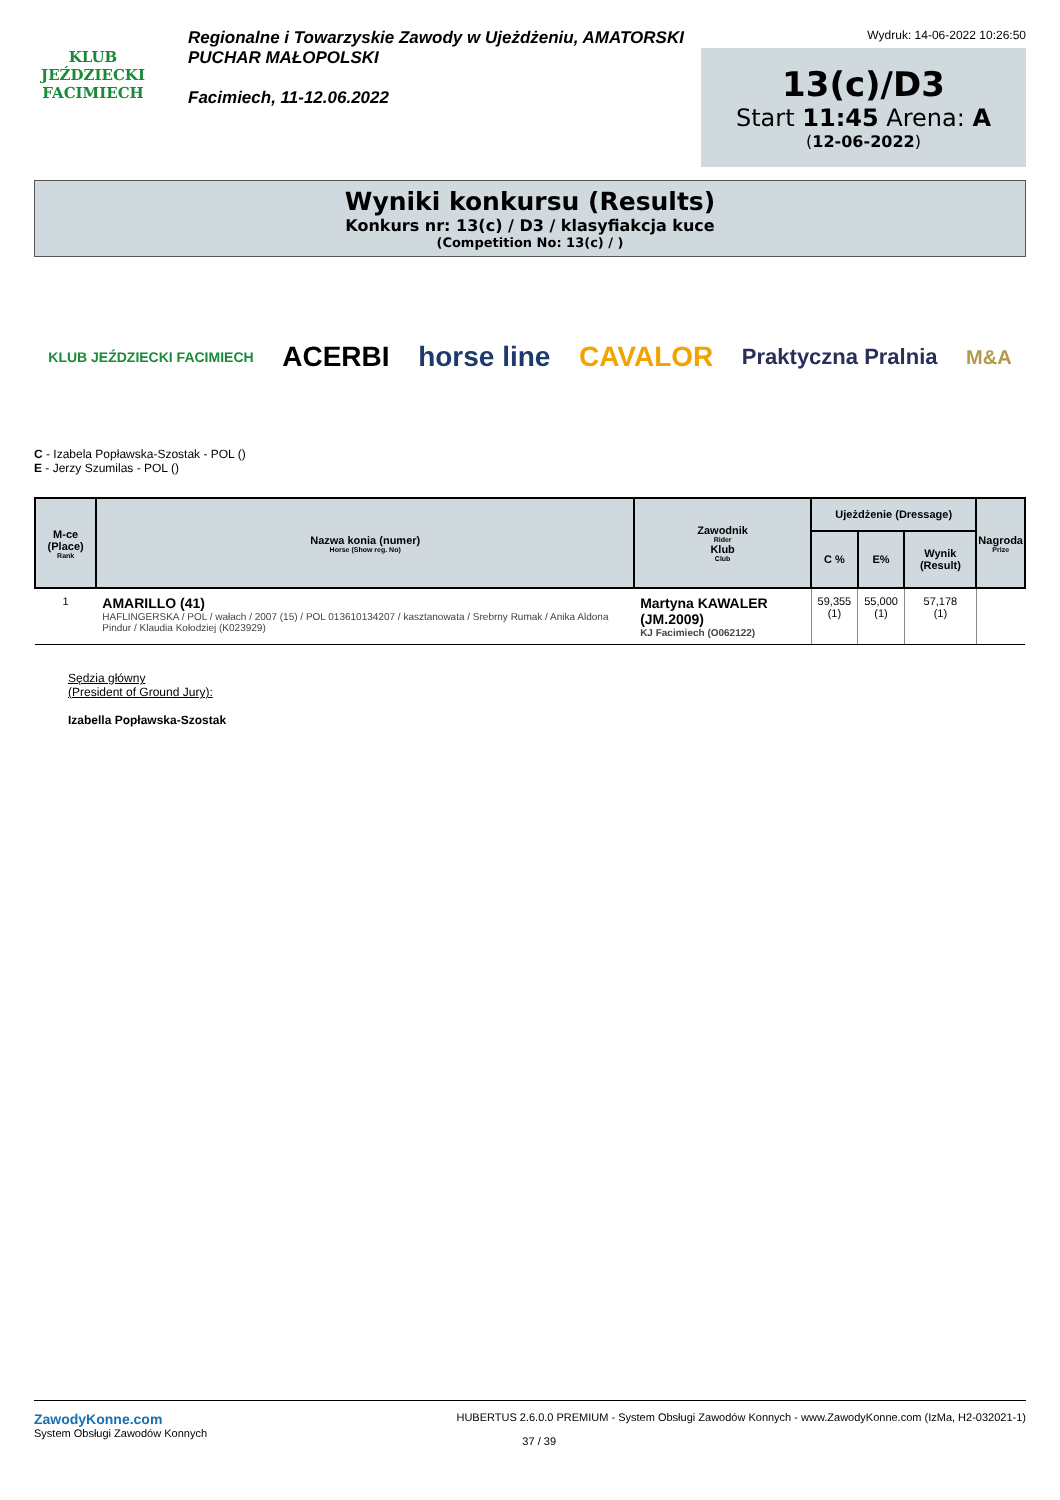KLUB JEŹDZIECKI
FACIMIECH
Regionalne i Towarzyskie Zawody w Ujeżdżeniu, AMATORSKI PUCHAR MAŁOPOLSKI
Facimiech, 11-12.06.2022
Wydruk: 14-06-2022 10:26:50
13(c)/D3
Start 11:45 Arena: A
(12-06-2022)
Wyniki konkursu (Results)
Konkurs nr: 13(c) / D3 / klasyfiakcja kuce
(Competition No: 13(c) / )
KLUB JEŹDZIECKI FACIMIECH ACERBI horse line CAVALOR Praktyczna Pralnia M&A
C - Izabela Popławska-Szostak - POL ()
E - Jerzy Szumilas - POL ()
| M-ce (Place) Rank | Nazwa konia (numer) Horse (Show reg. No) | Zawodnik Rider Klub Club | Ujeżdżenie (Dressage) | | | Nagroda Prize |
| --- | --- | --- | --- | --- | --- | --- |
| | | | C % | E% | Wynik (Result) | |
| 1 | AMARILLO (41) HAFLINGERSKA / POL / wałach / 2007 (15) / POL 013610134207 / kasztanowata / Srebrny Rumak / Anika Aldona Pindur / Klaudia Kołodziej (K023929) | Martyna KAWALER (JM.2009) KJ Facimiech (O062122) | 59,355 (1) | 55,000 (1) | 57,178 (1) | |
Sędzia główny
(President of Ground Jury):
Izabella Popławska-Szostak
ZawodyKonne.com
System Obsługi Zawodów Konnych
HUBERTUS 2.6.0.0 PREMIUM - System Obsługi Zawodów Konnych - www.ZawodyKonne.com (IzMa, H2-032021-1)
37 / 39